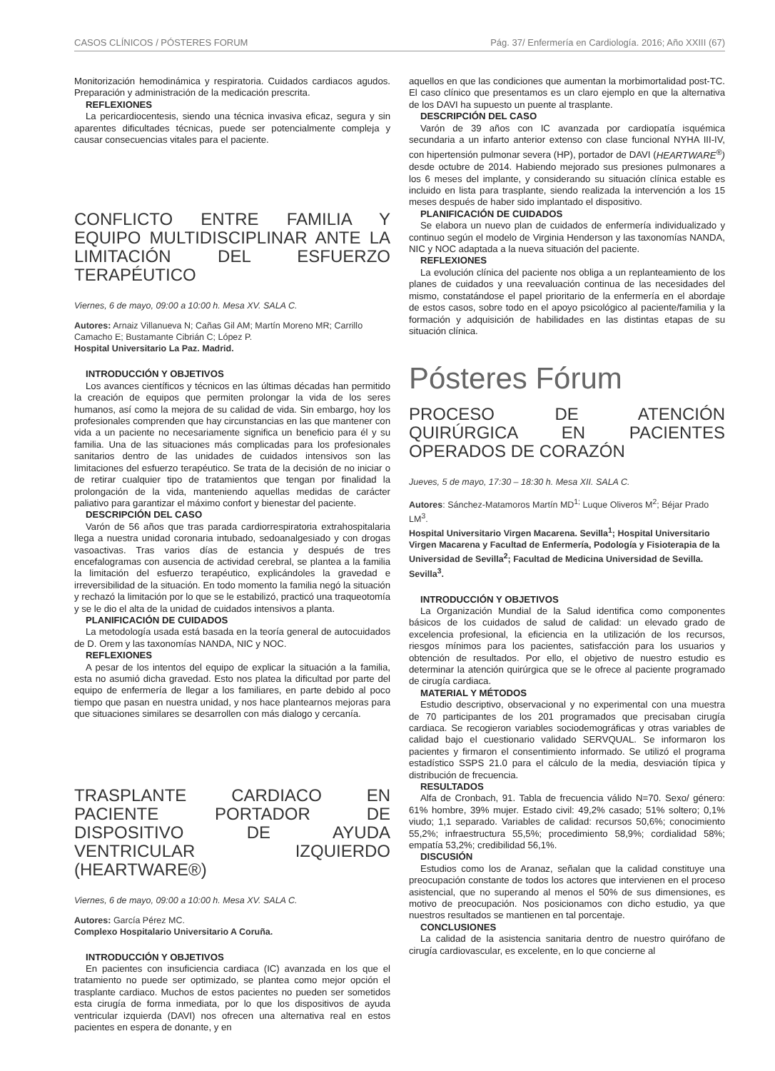CASOS CLÍNICOS / PÓSTERES FORUM Pág. 37/ Enfermería en Cardiología. 2016; Año XXIII (67)
Monitorización hemodinámica y respiratoria. Cuidados cardiacos agudos. Preparación y administración de la medicación prescrita.
REFLEXIONES
La pericardiocentesis, siendo una técnica invasiva eficaz, segura y sin aparentes dificultades técnicas, puede ser potencialmente compleja y causar consecuencias vitales para el paciente.
CONFLICTO ENTRE FAMILIA Y EQUIPO MULTIDISCIPLINAR ANTE LA LIMITACIÓN DEL ESFUERZO TERAPÉUTICO
Viernes, 6 de mayo, 09:00 a 10:00 h. Mesa XV. SALA C.
Autores: Arnaiz Villanueva N; Cañas Gil AM; Martín Moreno MR; Carrillo Camacho E; Bustamante Cibrián C; López P.
Hospital Universitario La Paz. Madrid.
INTRODUCCIÓN Y OBJETIVOS
Los avances científicos y técnicos en las últimas décadas han permitido la creación de equipos que permiten prolongar la vida de los seres humanos, así como la mejora de su calidad de vida. Sin embargo, hoy los profesionales comprenden que hay circunstancias en las que mantener con vida a un paciente no necesariamente significa un beneficio para él y su familia. Una de las situaciones más complicadas para los profesionales sanitarios dentro de las unidades de cuidados intensivos son las limitaciones del esfuerzo terapéutico. Se trata de la decisión de no iniciar o de retirar cualquier tipo de tratamientos que tengan por finalidad la prolongación de la vida, manteniendo aquellas medidas de carácter paliativo para garantizar el máximo confort y bienestar del paciente.
DESCRIPCIÓN DEL CASO
Varón de 56 años que tras parada cardiorrespiratoria extrahospitalaria llega a nuestra unidad coronaria intubado, sedoanalgesiado y con drogas vasoactivas. Tras varios días de estancia y después de tres encefalogramas con ausencia de actividad cerebral, se plantea a la familia la limitación del esfuerzo terapéutico, explicándoles la gravedad e irreversibilidad de la situación. En todo momento la familia negó la situación y rechazó la limitación por lo que se le estabilizó, practicó una traqueotomía y se le dio el alta de la unidad de cuidados intensivos a planta.
PLANIFICACIÓN DE CUIDADOS
La metodología usada está basada en la teoría general de autocuidados de D. Orem y las taxonomías NANDA, NIC y NOC.
REFLEXIONES
A pesar de los intentos del equipo de explicar la situación a la familia, esta no asumió dicha gravedad. Esto nos platea la dificultad por parte del equipo de enfermería de llegar a los familiares, en parte debido al poco tiempo que pasan en nuestra unidad, y nos hace plantearnos mejoras para que situaciones similares se desarrollen con más dialogo y cercanía.
TRASPLANTE CARDIACO EN PACIENTE PORTADOR DE DISPOSITIVO DE AYUDA VENTRICULAR IZQUIERDO (HEARTWARE®)
Viernes, 6 de mayo, 09:00 a 10:00 h. Mesa XV. SALA C.
Autores: García Pérez MC.
Complexo Hospitalario Universitario A Coruña.
INTRODUCCIÓN Y OBJETIVOS
En pacientes con insuficiencia cardiaca (IC) avanzada en los que el tratamiento no puede ser optimizado, se plantea como mejor opción el trasplante cardiaco. Muchos de estos pacientes no pueden ser sometidos esta cirugía de forma inmediata, por lo que los dispositivos de ayuda ventricular izquierda (DAVI) nos ofrecen una alternativa real en estos pacientes en espera de donante, y en
aquellos en que las condiciones que aumentan la morbimortalidad post-TC. El caso clínico que presentamos es un claro ejemplo en que la alternativa de los DAVI ha supuesto un puente al trasplante.
DESCRIPCIÓN DEL CASO
Varón de 39 años con IC avanzada por cardiopatía isquémica secundaria a un infarto anterior extenso con clase funcional NYHA III-IV, con hipertensión pulmonar severa (HP), portador de DAVI (HEARTWARE<sup>®</sup>) desde octubre de 2014. Habiendo mejorado sus presiones pulmonares a los 6 meses del implante, y considerando su situación clínica estable es incluido en lista para trasplante, siendo realizada la intervención a los 15 meses después de haber sido implantado el dispositivo.
PLANIFICACIÓN DE CUIDADOS
Se elabora un nuevo plan de cuidados de enfermería individualizado y continuo según el modelo de Virginia Henderson y las taxonomías NANDA, NIC y NOC adaptada a la nueva situación del paciente.
REFLEXIONES
La evolución clínica del paciente nos obliga a un replanteamiento de los planes de cuidados y una reevaluación continua de las necesidades del mismo, constatándose el papel prioritario de la enfermería en el abordaje de estos casos, sobre todo en el apoyo psicológico al paciente/familia y la formación y adquisición de habilidades en las distintas etapas de su situación clínica.
Pósteres Fórum
PROCESO DE ATENCIÓN QUIRÚRGICA EN PACIENTES OPERADOS DE CORAZÓN
Jueves, 5 de mayo, 17:30 – 18:30 h. Mesa XII. SALA C.
Autores: Sánchez-Matamoros Martín MD<sup>1;</sup> Luque Oliveros M<sup>2</sup>; Béjar Prado LM<sup>3</sup>.
Hospital Universitario Virgen Macarena. Sevilla<sup>1</sup>; Hospital Universitario Virgen Macarena y Facultad de Enfermería, Podología y Fisioterapia de la Universidad de Sevilla<sup>2</sup>; Facultad de Medicina Universidad de Sevilla. Sevilla<sup>3</sup>.
INTRODUCCIÓN Y OBJETIVOS
La Organización Mundial de la Salud identifica como componentes básicos de los cuidados de salud de calidad: un elevado grado de excelencia profesional, la eficiencia en la utilización de los recursos, riesgos mínimos para los pacientes, satisfacción para los usuarios y obtención de resultados. Por ello, el objetivo de nuestro estudio es determinar la atención quirúrgica que se le ofrece al paciente programado de cirugía cardiaca.
MATERIAL Y MÉTODOS
Estudio descriptivo, observacional y no experimental con una muestra de 70 participantes de los 201 programados que precisaban cirugía cardiaca. Se recogieron variables sociodemográficas y otras variables de calidad bajo el cuestionario validado SERVQUAL. Se informaron los pacientes y firmaron el consentimiento informado. Se utilizó el programa estadístico SSPS 21.0 para el cálculo de la media, desviación típica y distribución de frecuencia.
RESULTADOS
Alfa de Cronbach, 91. Tabla de frecuencia válido N=70. Sexo/ género: 61% hombre, 39% mujer. Estado civil: 49,2% casado; 51% soltero; 0,1% viudo; 1,1 separado. Variables de calidad: recursos 50,6%; conocimiento 55,2%; infraestructura 55,5%; procedimiento 58,9%; cordialidad 58%; empatía 53,2%; credibilidad 56,1%.
DISCUSIÓN
Estudios como los de Aranaz, señalan que la calidad constituye una preocupación constante de todos los actores que intervienen en el proceso asistencial, que no superando al menos el 50% de sus dimensiones, es motivo de preocupación. Nos posicionamos con dicho estudio, ya que nuestros resultados se mantienen en tal porcentaje.
CONCLUSIONES
La calidad de la asistencia sanitaria dentro de nuestro quirófano de cirugía cardiovascular, es excelente, en lo que concierne al